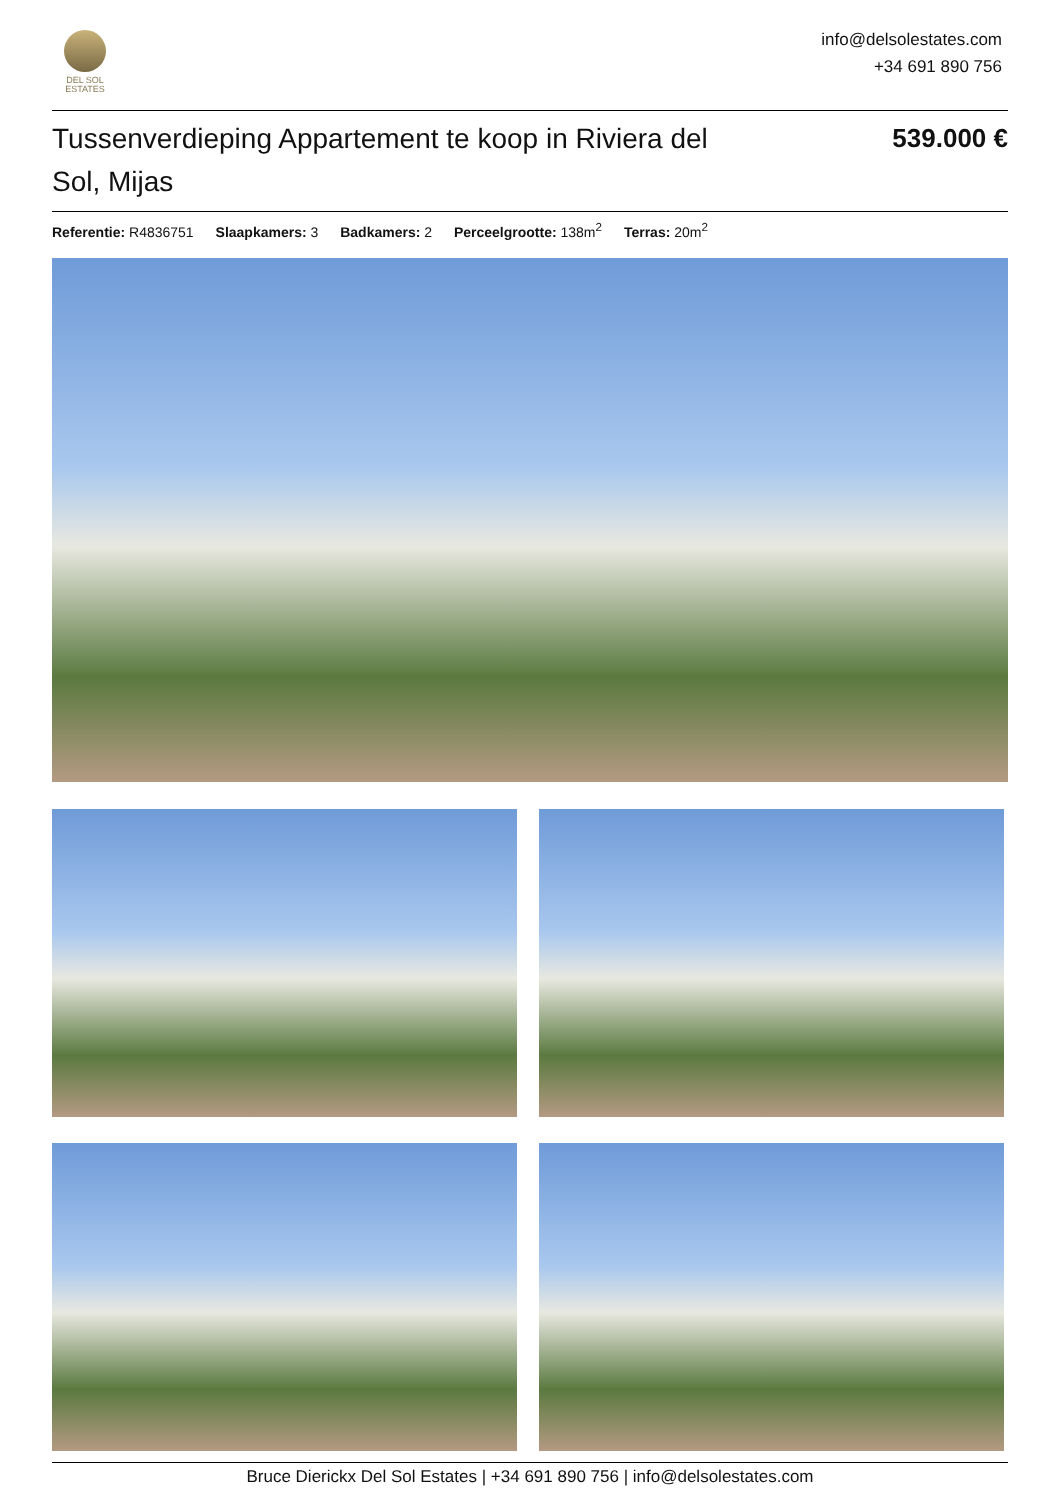DEL SOL
ESTATES
info@delsolestates.com
+34 691 890 756
Tussenverdieping Appartement te koop in Riviera del Sol, Mijas
539.000 €
Referentie: R4836751 Slaapkamers: 3 Badkamers: 2 Perceelgrootte: 138m<sup>2</sup> Terras: 20m<sup>2</sup>
Bruce Dierickx Del Sol Estates | +34 691 890 756 | info@delsolestates.com